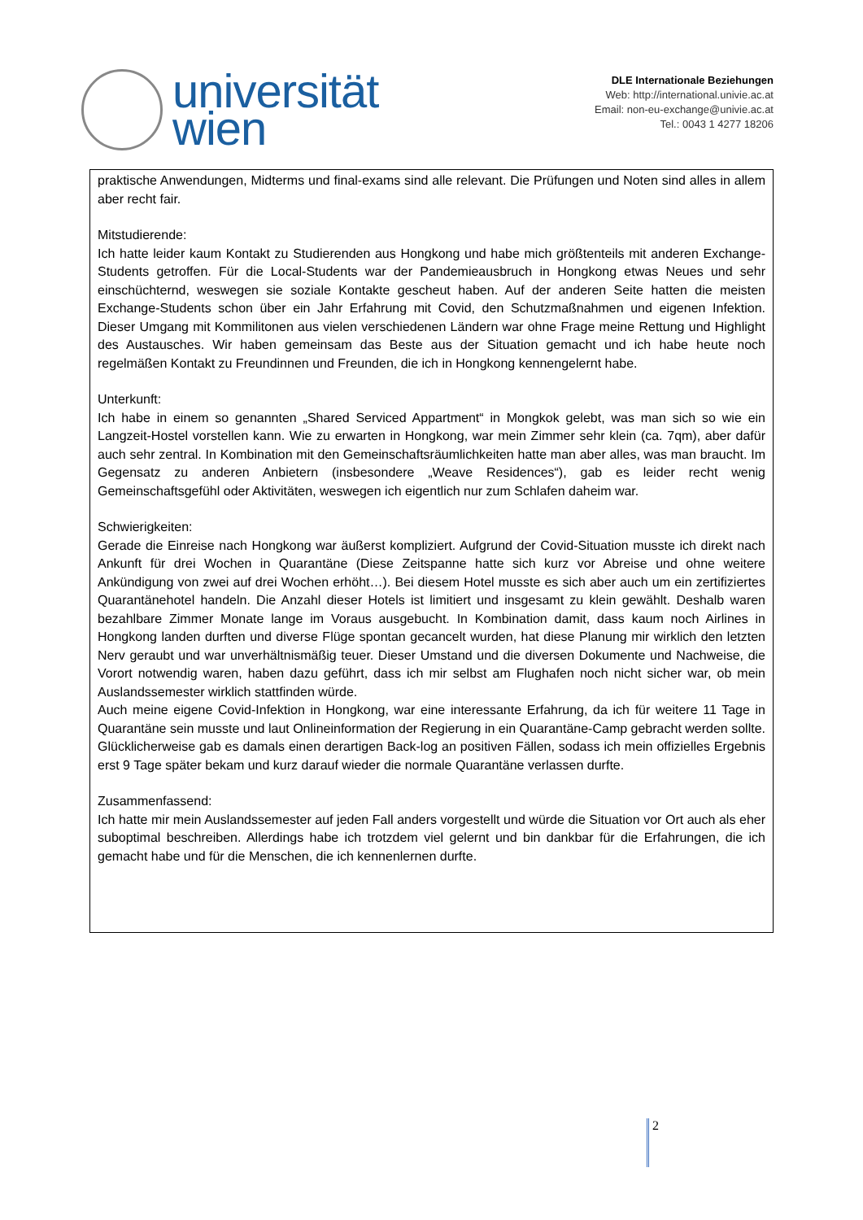universität
wien
DLE Internationale Beziehungen
Web: http://international.univie.ac.at
Email: non-eu-exchange@univie.ac.at
Tel.: 0043 1 4277 18206
praktische Anwendungen, Midterms und final-exams sind alle relevant. Die Prüfungen und Noten sind alles in allem aber recht fair.
Mitstudierende:
Ich hatte leider kaum Kontakt zu Studierenden aus Hongkong und habe mich größtenteils mit anderen Exchange-Students getroffen. Für die Local-Students war der Pandemieausbruch in Hongkong etwas Neues und sehr einschüchternd, weswegen sie soziale Kontakte gescheut haben. Auf der anderen Seite hatten die meisten Exchange-Students schon über ein Jahr Erfahrung mit Covid, den Schutzmaßnahmen und eigenen Infektion. Dieser Umgang mit Kommilitonen aus vielen verschiedenen Ländern war ohne Frage meine Rettung und Highlight des Austausches. Wir haben gemeinsam das Beste aus der Situation gemacht und ich habe heute noch regelmäßen Kontakt zu Freundinnen und Freunden, die ich in Hongkong kennengelernt habe.
Unterkunft:
Ich habe in einem so genannten „Shared Serviced Appartment“ in Mongkok gelebt, was man sich so wie ein Langzeit-Hostel vorstellen kann. Wie zu erwarten in Hongkong, war mein Zimmer sehr klein (ca. 7qm), aber dafür auch sehr zentral. In Kombination mit den Gemeinschaftsräumlichkeiten hatte man aber alles, was man braucht. Im Gegensatz zu anderen Anbietern (insbesondere „Weave Residences“), gab es leider recht wenig Gemeinschaftsgefühl oder Aktivitäten, weswegen ich eigentlich nur zum Schlafen daheim war.
Schwierigkeiten:
Gerade die Einreise nach Hongkong war äußerst kompliziert. Aufgrund der Covid-Situation musste ich direkt nach Ankunft für drei Wochen in Quarantäne (Diese Zeitspanne hatte sich kurz vor Abreise und ohne weitere Ankündigung von zwei auf drei Wochen erhöht…). Bei diesem Hotel musste es sich aber auch um ein zertifiziertes Quarantänehotel handeln. Die Anzahl dieser Hotels ist limitiert und insgesamt zu klein gewählt. Deshalb waren bezahlbare Zimmer Monate lange im Voraus ausgebucht. In Kombination damit, dass kaum noch Airlines in Hongkong landen durften und diverse Flüge spontan gecancelt wurden, hat diese Planung mir wirklich den letzten Nerv geraubt und war unverhältnismäßig teuer. Dieser Umstand und die diversen Dokumente und Nachweise, die Vorort notwendig waren, haben dazu geführt, dass ich mir selbst am Flughafen noch nicht sicher war, ob mein Auslandssemester wirklich stattfinden würde.
Auch meine eigene Covid-Infektion in Hongkong, war eine interessante Erfahrung, da ich für weitere 11 Tage in Quarantäne sein musste und laut Onlineinformation der Regierung in ein Quarantäne-Camp gebracht werden sollte. Glücklicherweise gab es damals einen derartigen Back-log an positiven Fällen, sodass ich mein offizielles Ergebnis erst 9 Tage später bekam und kurz darauf wieder die normale Quarantäne verlassen durfte.
Zusammenfassend:
Ich hatte mir mein Auslandssemester auf jeden Fall anders vorgestellt und würde die Situation vor Ort auch als eher suboptimal beschreiben. Allerdings habe ich trotzdem viel gelernt und bin dankbar für die Erfahrungen, die ich gemacht habe und für die Menschen, die ich kennenlernen durfte.
2